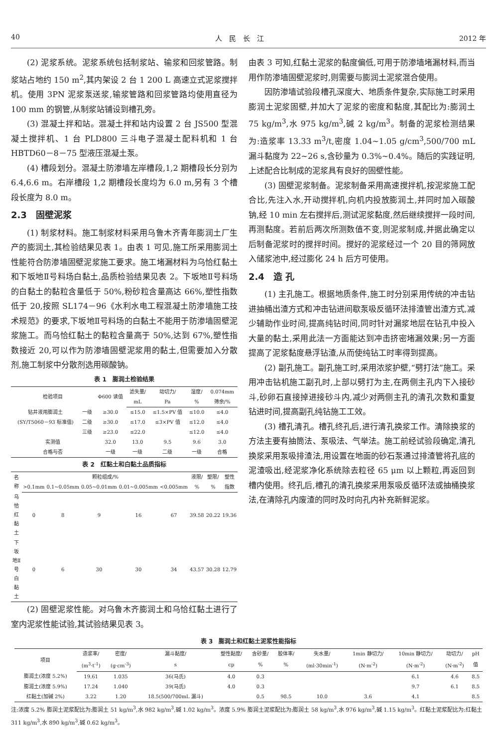40 人　民　长　江 2012 年
(2) 泥浆系统。泥浆系统包括制浆站、输浆和回浆管路。制浆站占地约 150 m<sup>2</sup>,其内架设 2 台 1 200 L 高速立式泥浆搅拌机。使用 3PN 泥浆泵送浆,输浆管路和回浆管路均使用直径为 100 mm 的钢管,从制浆站铺设到槽孔旁。
(3) 混凝土拌和站。混凝土拌和站内设置 2 台 JS500 型混凝土搅拌机、1 台 PLD800 三斗电子混凝土配料机和 1 台 HBTD60－8－75 型液压混凝土泵。
(4) 槽段划分。混凝土防渗墙左岸槽段,1,2 期槽段长分别为 6.4,6.6 m。右岸槽段 1,2 期槽段长度均为 6.0 m,另有 3 个槽段长度为 8.0 m。
2.3　固壁泥浆
(1) 制浆材料。施工制浆材料采用乌鲁木齐青年膨润土厂生产的膨润土,其检验结果见表 1。由表 1 可见,施工所采用膨润土性能符合防渗墙固壁泥浆施工要求。施工堵漏材料为乌恰红黏土和下坂地Ⅱ号料场白黏土,品质检验结果见表 2。下坂地Ⅱ号料场的白黏土的黏粒含量低于 50%,粉砂粒含量高达 66%,塑性指数低于 20,按照 SL174－96《水利水电工程混凝土防渗墙施工技术规范》的要求,下坂地Ⅱ号料场的白黏土不能用于防渗墙固壁泥浆施工。而乌恰红黏土的黏粒含量高于 50%,达到 67%,塑性指数接近 20,可以作为防渗墙固壁泥浆用的黏土,但需要加入分散剂,施工制浆中分散剂选用碳酸钠。
表 1　膨润土检验结果
| 检验项目 | | Φ600 读值 | 滤失量/ | 动切力/ | 湿度/ | 0.074mm |
| --- | --- | --- | --- | --- | --- | --- |
| | | | mL | Pa | % | 筛余/% |
| 钻井液用膨润土 | 一级 | ≥30.0 | ≤15.0 | ≤1.5×PV 值 | ≤10.0 | ≤4.0 |
| (SY/T5060－93 标准值) | 二级 | ≥30.0 | ≤17.0 | ≤3×PV 值 | ≤12.0 | ≤4.0 |
| | 三级 | ≥23.0 | ≤22.0 | | ≤12.0 | ≤4.0 |
| 实测值 | | 32.0 | 13.0 | 9.5 | 9.6 | 3.0 |
| 合格与否 | | 一级 | 一级 | 二级 | 一级 | 合格 |
表 2　红黏土和白黏土品质指标
| 名称 | 颗粒组成/% | | | | | 液限/ | 塑限/ | 塑性 |
| --- | --- | --- | --- | --- | --- | --- | --- | --- |
| | >0.1mm | 0.1~0.05mm | 0.05~0.01mm | 0.01~0.005mm | <0.005mm | % | % | 指数 |
| 乌恰红黏土 | 0 | 8 | 9 | 16 | 67 | 39.58 | 20.22 | 19.36 |
| 下坂地Ⅱ号白黏土 | 0 | 6 | 30 | 30 | 34 | 43.57 | 30.28 | 12.79 |
(2) 固壁泥浆性能。对乌鲁木齐膨润土和乌恰红黏土进行了室内泥浆性能试验,其试验结果见表 3。
由表 3 可知,红黏土泥浆的黏度偏低,可用于防渗墙堵漏材料,而当用作防渗墙固壁泥浆时,则需要与膨润土泥浆混合使用。
因防渗墙试验段槽孔深度大、地质条件复杂,实际施工时采用膨润土泥浆固壁,并加大了泥浆的密度和黏度,其配比为:膨润土 75 kg/m<sup>3</sup>,水 975 kg/m<sup>3</sup>,碱 2 kg/m<sup>3</sup>。制备的泥浆检测结果为:造浆率 13.33 m<sup>3</sup>/t,密度 1.04~1.05 g/cm<sup>3</sup>,500/700 mL 漏斗黏度为 22~26 s,含砂量为 0.3%~0.4%。随后的实践证明,上述配合比制成的泥浆具有良好的固壁性能。
(3) 固壁泥浆制备。泥浆制备采用高速搅拌机,按泥浆施工配合比,先注入水,开动搅拌机,向机内投放膨润土,并同时加入碳酸钠,经 10 min 左右搅拌后,测试泥浆黏度,然后继续搅拌一段时间,再测黏度。若前后两次所测数值不变,则泥浆制成,并据此确定以后制备泥浆时的搅拌时间。搅好的泥浆经过一个 20 目的筛网放入储浆池中,经过膨化 24 h 后方可使用。
2.4　造 孔
(1) 主孔施工。根据地质条件,施工时分别采用传统的冲击钻进抽桶出渣方式和冲击钻进间歇泵吸反循环法排渣管出渣方式,减少辅助作业时间,提高纯钻时间,同时针对漏浆地层在钻孔中投入大量的黏土,采用此法一方面能达到冲击挤密堵漏效果;另一方面提高了泥浆黏度悬浮钻渣,从而使纯钻工时率得到提高。
(2) 副孔施工。副孔施工时,采用浓浆护壁,“劈打法”施工。采用冲击钻机施工副孔时,上部以劈打为主,在两侧主孔内下入接砂斗,砂卵石直接掉进接砂斗内,减少对两侧主孔的清孔次数和重复钻进时间,提高副孔纯钻施工工效。
(3) 槽孔清孔。槽孔终孔后,进行清孔换浆工作。清除换浆的方法主要有抽筒法、泵吸法、气举法。施工前经试验段确定,清孔换浆采用泵吸排渣法,用设置在地面的砂石泵通过排渣管将孔底的泥渣吸出,经泥浆净化系统除去粒径 65 μm 以上颗粒,再返回到槽内使用。终孔后,槽孔的清孔换浆采用泵吸反循环法或抽桶换浆法,在清除孔内废渣的同时及时向孔内补充新鲜泥浆。
表 3　膨润土和红黏土泥浆性能指标
| 项目 | 造浆率/ | 密度/ | 漏斗黏度/ | 塑性黏度/ | 含砂量/ | 胶体率/ | 失水量/ | 1min 静切力/ | 10min 静切力/ | 动切力/ | pH |
| --- | --- | --- | --- | --- | --- | --- | --- | --- | --- | --- | --- |
| | (m<sup>3</sup>·t<sup>-1</sup>) | (g·cm<sup>-3</sup>) | s | cp | % | % | (ml·30min<sup>-1</sup>) | (N·m<sup>-2</sup>) | (N·m<sup>-2</sup>) | (N·m<sup>-2</sup>) | 值 |
| 膨润土(浓度 5.2%) | 19.61 | 1.035 | 36(马氏) | 4.0 | 0.3 | | | | 6.1 | 4.6 | 8.5 |
| 膨润土(浓度 5.9%) | 17.24 | 1.040 | 39(马氏) | 4.0 | 0.3 | | | | 9.7 | 6.1 | 8.5 |
| 红黏土(加碱 2%) | 3.22 | 1.20 | 18.5(500/700mL 漏斗) | | 0.5 | 98.5 | 10.0 | 3.6 | 4.1 | | 8.5 |
注:浓度 5.2% 膨润土泥浆配比为:膨润土 51 kg/m<sup>3</sup>,水 982 kg/m<sup>3</sup>,碱 1.02 kg/m<sup>3</sup>。浓度 5.9% 膨润土泥浆配比为:膨润土 58 kg/m<sup>3</sup>,水 976 kg/m<sup>3</sup>,碱 1.15 kg/m<sup>3</sup>。红黏土泥浆配比为:红黏土 311 kg/m<sup>3</sup>,水 890 kg/m<sup>3</sup>,碱 0.62 kg/m<sup>3</sup>。